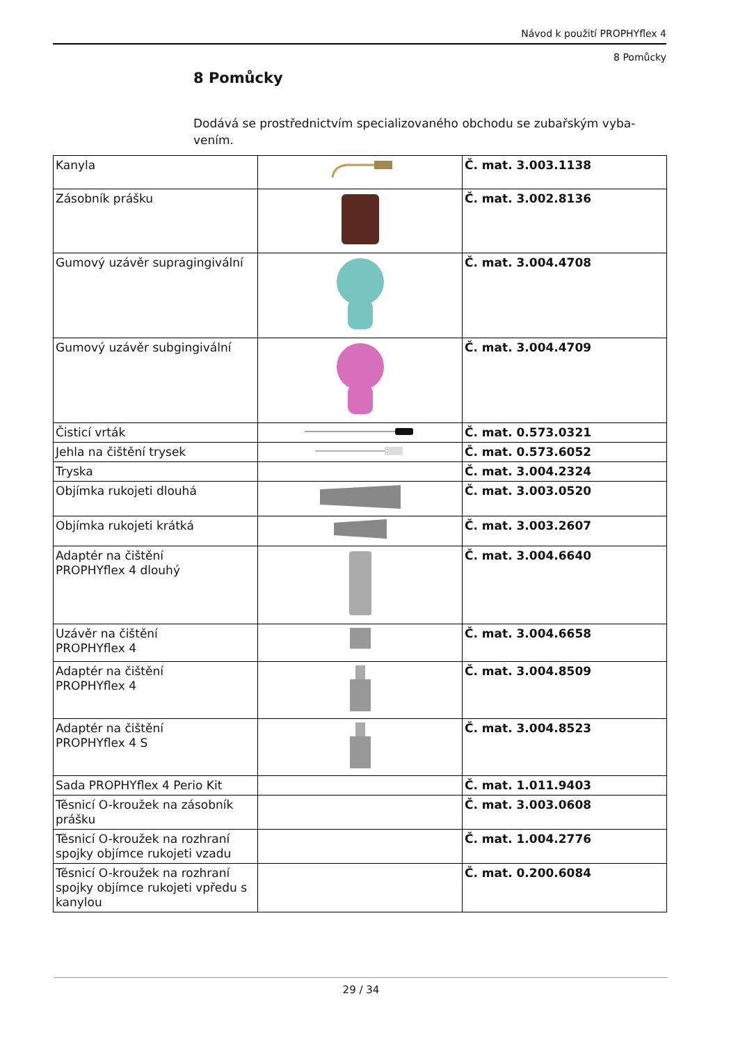Návod k použití PROPHYflex 4
8 Pomůcky
8 Pomůcky
Dodává se prostřednictvím specializovaného obchodu se zubařským vyba­vením.
| Kanyla | | Č. mat. 3.003.1138 |
| Zásobník prášku | | Č. mat. 3.002.8136 |
| Gumový uzávěr supragingivální | | Č. mat. 3.004.4708 |
| Gumový uzávěr subgingivální | | Č. mat. 3.004.4709 |
| Čisticí vrták | | Č. mat. 0.573.0321 |
| Jehla na čištění trysek | | Č. mat. 0.573.6052 |
| Tryska | | Č. mat. 3.004.2324 |
| Objímka rukojeti dlouhá | | Č. mat. 3.003.0520 |
| Objímka rukojeti krátká | | Č. mat. 3.003.2607 |
| Adaptér na čištění PROPHYflex 4 dlouhý | | Č. mat. 3.004.6640 |
| Uzávěr na čištění PROPHYflex 4 | | Č. mat. 3.004.6658 |
| Adaptér na čištění PROPHYflex 4 | | Č. mat. 3.004.8509 |
| Adaptér na čištění PROPHYflex 4 S | | Č. mat. 3.004.8523 |
| Sada PROPHYflex 4 Perio Kit | | Č. mat. 1.011.9403 |
| Těsnicí O-kroužek na zásobník prášku | | Č. mat. 3.003.0608 |
| Těsnicí O-kroužek na rozhraní spojky objímce rukojeti vzadu | | Č. mat. 1.004.2776 |
| Těsnicí O-kroužek na rozhraní spojky objímce rukojeti vpředu s kanylou | | Č. mat. 0.200.6084 |
29 / 34